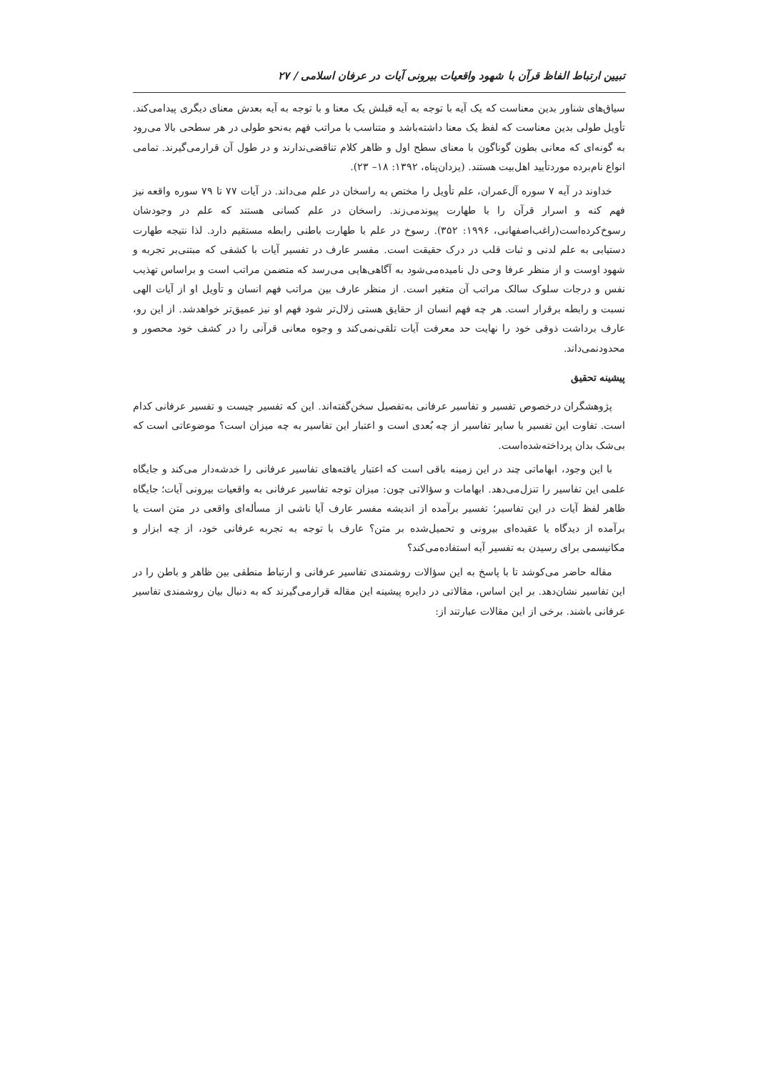تبیین ارتباط الفاظ قرآن با شهود واقعیات بیرونی آیات در عرفان اسلامی / ۲۷
سیاق‌های شناور بدین معناست که یک آیه با توجه به آیه قبلش یک معنا و با توجه به آیه بعدش معنای دیگری پیدامی‌کند. تأویل طولی بدین معناست که لفظ یک معنا داشته‌باشد و متناسب با مراتب فهم به‌نحو طولی در هر سطحی بالا می‌رود به گونه‌ای که معانی بطون گوناگون با معنای سطح اول و ظاهر کلام تناقضی‌ندارند و در طول آن قرارمی‌گیرند. تمامی انواع نام‌برده موردتأیید اهل‌بیت هستند. (یزدان‌پناه، ۱۳۹۲: ۱۸– ۲۳).
خداوند در آیه ۷ سوره آل‌عمران، علم تأویل را مختص به راسخان در علم می‌داند. در آیات ۷۷ تا ۷۹ سوره واقعه نیز فهم کنه و اسرار قرآن را با طهارت پیوندمی‌زند. راسخان در علم کسانی هستند که علم در وجودشان رسوخ‌کرده‌است(راغب‌اصفهانی، ۱۹۹۶: ۳۵۲). رسوخ در علم با طهارت باطنی رابطه مستقیم دارد. لذا نتیجه طهارت دستیابی به علم لدنی و ثبات قلب در درک حقیقت است. مفسر عارف در تفسیر آیات با کشفی که مبتنی‌بر تجربه و شهود اوست و از منظر عرفا وحی دل نامیده‌می‌شود به آگاهی‌هایی می‌رسد که متضمن مراتب است و براساس تهذیب نفس و درجات سلوک سالک مراتب آن متغیر است. از منظر عارف بین مراتب فهم انسان و تأویل او از آیات الهی نسبت و رابطه برقرار است. هر چه فهم انسان از حقایق هستی زلال‌تر شود فهم او نیز عمیق‌تر خواهدشد. از این رو، عارف برداشت ذوقی خود را نهایت حد معرفت آیات تلقی‌نمی‌کند و وجوه معانی قرآنی را در کشف خود محصور و محدودنمی‌داند.
پیشینه تحقیق
پژوهشگران درخصوص تفسیر و تفاسیر عرفانی به‌تفصیل سخن‌گفته‌اند. این که تفسیر چیست و تفسیر عرفانی کدام است. تفاوت این تفسیر با سایر تفاسیر از چه بُعدی است و اعتبار این تفاسیر به چه میزان است؟ موضوعاتی است که بی‌شک بدان پرداخته‌شده‌است.
با این وجود، ابهاماتی چند در این زمینه باقی است که اعتبار یافته‌های تفاسیر عرفانی را خدشه‌دار می‌کند و جایگاه علمی این تفاسیر را تنزل‌می‌دهد. ابهامات و سؤالاتی چون: میزان توجه تفاسیر عرفانی به واقعیات بیرونی آیات؛ جایگاه ظاهر لفظ آیات در این تفاسیر؛ تفسیر برآمده از اندیشه مفسر عارف آیا ناشی از مسأله‌ای واقعی در متن است یا برآمده از دیدگاه یا عقیده‌ای بیرونی و تحمیل‌شده بر متن؟ عارف با توجه به تجربه عرفانی خود، از چه ابزار و مکانیسمی برای رسیدن به تفسیر آیه استفاده‌می‌کند؟
مقاله حاضر می‌کوشد تا با پاسخ به این سؤالات روشمندی تفاسیر عرفانی و ارتباط منطقی بین ظاهر و باطن را در این تفاسیر نشان‌دهد. بر این اساس، مقالاتی در دایره پیشینه این مقاله قرارمی‌گیرند که به دنبال بیان روشمندی تفاسیر عرفانی باشند. برخی از این مقالات عبارتند از: